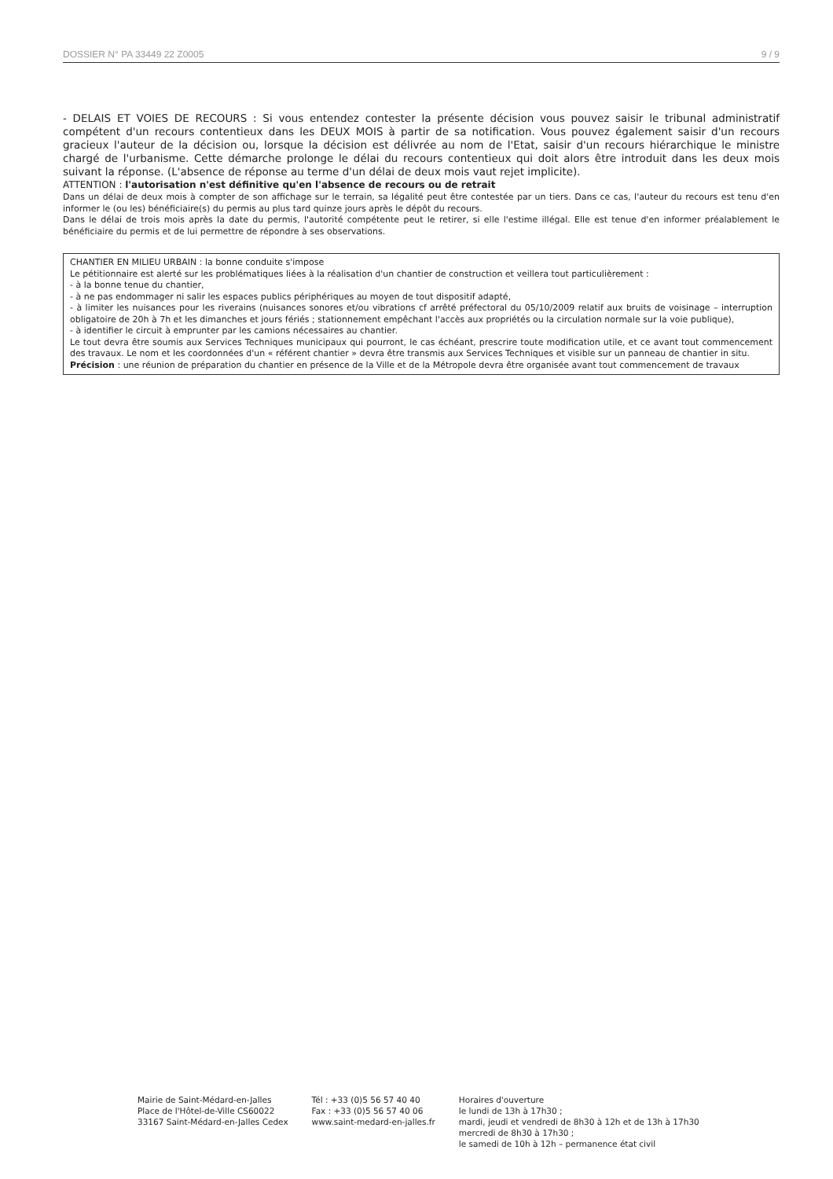DOSSIER N° PA 33449 22 Z0005 9 / 9
- DELAIS ET VOIES DE RECOURS : Si vous entendez contester la présente décision vous pouvez saisir le tribunal administratif compétent d'un recours contentieux dans les DEUX MOIS à partir de sa notification. Vous pouvez également saisir d'un recours gracieux l'auteur de la décision ou, lorsque la décision est délivrée au nom de l'Etat, saisir d'un recours hiérarchique le ministre chargé de l'urbanisme. Cette démarche prolonge le délai du recours contentieux qui doit alors être introduit dans les deux mois suivant la réponse. (L'absence de réponse au terme d'un délai de deux mois vaut rejet implicite).
ATTENTION : l'autorisation n'est définitive qu'en l'absence de recours ou de retrait
Dans un délai de deux mois à compter de son affichage sur le terrain, sa légalité peut être contestée par un tiers. Dans ce cas, l'auteur du recours est tenu d'en informer le (ou les) bénéficiaire(s) du permis au plus tard quinze jours après le dépôt du recours.
Dans le délai de trois mois après la date du permis, l'autorité compétente peut le retirer, si elle l'estime illégal. Elle est tenue d'en informer préalablement le bénéficiaire du permis et de lui permettre de répondre à ses observations.
CHANTIER EN MILIEU URBAIN : la bonne conduite s'impose
Le pétitionnaire est alerté sur les problématiques liées à la réalisation d'un chantier de construction et veillera tout particulièrement :
- à la bonne tenue du chantier,
- à ne pas endommager ni salir les espaces publics périphériques au moyen de tout dispositif adapté,
- à limiter les nuisances pour les riverains (nuisances sonores et/ou vibrations cf arrêté préfectoral du 05/10/2009 relatif aux bruits de voisinage – interruption obligatoire de 20h à 7h et les dimanches et jours fériés ; stationnement empêchant l'accès aux propriétés ou la circulation normale sur la voie publique),
- à identifier le circuit à emprunter par les camions nécessaires au chantier.
Le tout devra être soumis aux Services Techniques municipaux qui pourront, le cas échéant, prescrire toute modification utile, et ce avant tout commencement des travaux. Le nom et les coordonnées d'un « référent chantier » devra être transmis aux Services Techniques et visible sur un panneau de chantier in situ.
Précision : une réunion de préparation du chantier en présence de la Ville et de la Métropole devra être organisée avant tout commencement de travaux
Mairie de Saint-Médard-en-Jalles
Place de l'Hôtel-de-Ville CS60022
33167 Saint-Médard-en-Jalles Cedex
Tél : +33 (0)5 56 57 40 40
Fax : +33 (0)5 56 57 40 06
www.saint-medard-en-jalles.fr
Horaires d'ouverture
le lundi de 13h à 17h30 ;
mardi, jeudi et vendredi de 8h30 à 12h et de 13h à 17h30
mercredi de 8h30 à 17h30 ;
le samedi de 10h à 12h – permanence état civil